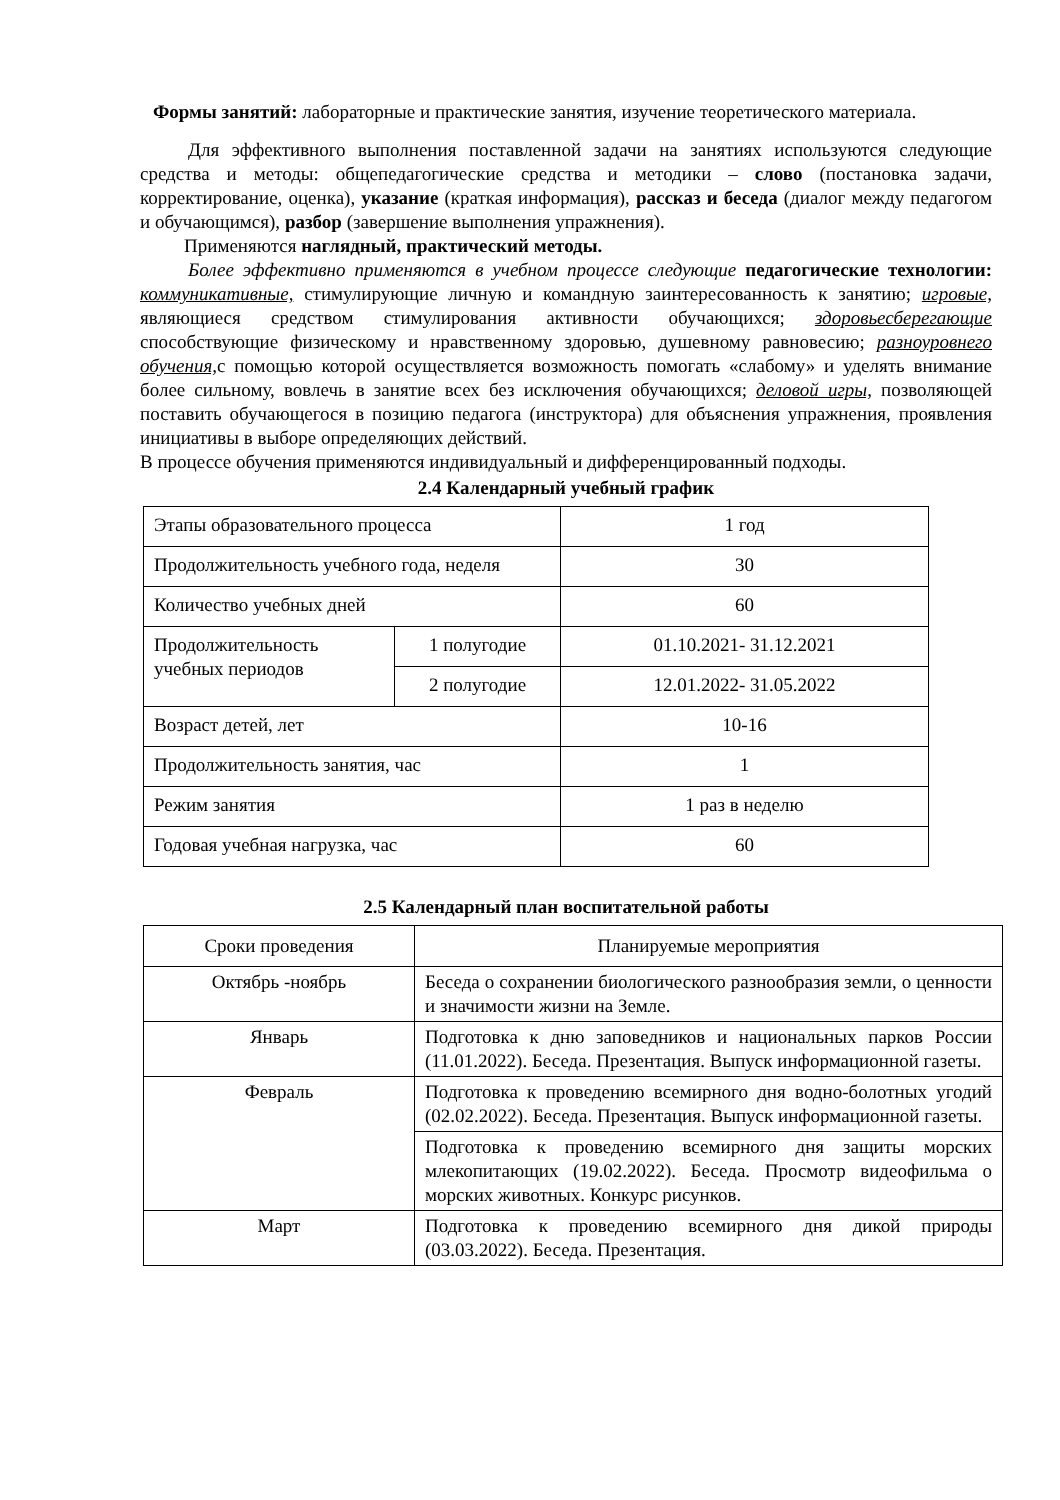Формы занятий: лабораторные и практические занятия, изучение теоретического материала.
Для эффективного выполнения поставленной задачи на занятиях используются следующие средства и методы: общепедагогические средства и методики – слово (постановка задачи, корректирование, оценка), указание (краткая информация), рассказ и беседа (диалог между педагогом и обучающимся), разбор (завершение выполнения упражнения).
Применяются наглядный, практический методы.
Более эффективно применяются в учебном процессе следующие педагогические технологии: коммуникативные, стимулирующие личную и командную заинтересованность к занятию; игровые, являющиеся средством стимулирования активности обучающихся; здоровьесберегающие способствующие физическому и нравственному здоровью, душевному равновесию; разноуровнего обучения, с помощью которой осуществляется возможность помогать «слабому» и уделять внимание более сильному, вовлечь в занятие всех без исключения обучающихся; деловой игры, позволяющей поставить обучающегося в позицию педагога (инструктора) для объяснения упражнения, проявления инициативы в выборе определяющих действий.
В процессе обучения применяются индивидуальный и дифференцированный подходы.
2.4 Календарный учебный график
| Этапы образовательного процесса | | 1 год |
| Продолжительность учебного года, неделя | | 30 |
| Количество учебных дней | | 60 |
| Продолжительность учебных периодов | 1 полугодие | 01.10.2021- 31.12.2021 |
| | 2 полугодие | 12.01.2022- 31.05.2022 |
| Возраст детей, лет | | 10-16 |
| Продолжительность занятия, час | | 1 |
| Режим занятия | | 1 раз в неделю |
| Годовая учебная нагрузка, час | | 60 |
2.5 Календарный план воспитательной работы
| Сроки проведения | Планируемые мероприятия |
| --- | --- |
| Октябрь -ноябрь | Беседа о сохранении биологического разнообразия земли, о ценности и значимости жизни на Земле. |
| Январь | Подготовка к дню заповедников и национальных парков России (11.01.2022). Беседа. Презентация. Выпуск информационной газеты. |
| Февраль | Подготовка к проведению всемирного дня водно-болотных угодий (02.02.2022). Беседа. Презентация. Выпуск информационной газеты. |
| | Подготовка к проведению всемирного дня защиты морских млекопитающих (19.02.2022). Беседа. Просмотр видеофильма о морских животных. Конкурс рисунков. |
| Март | Подготовка к проведению всемирного дня дикой природы (03.03.2022). Беседа. Презентация. |